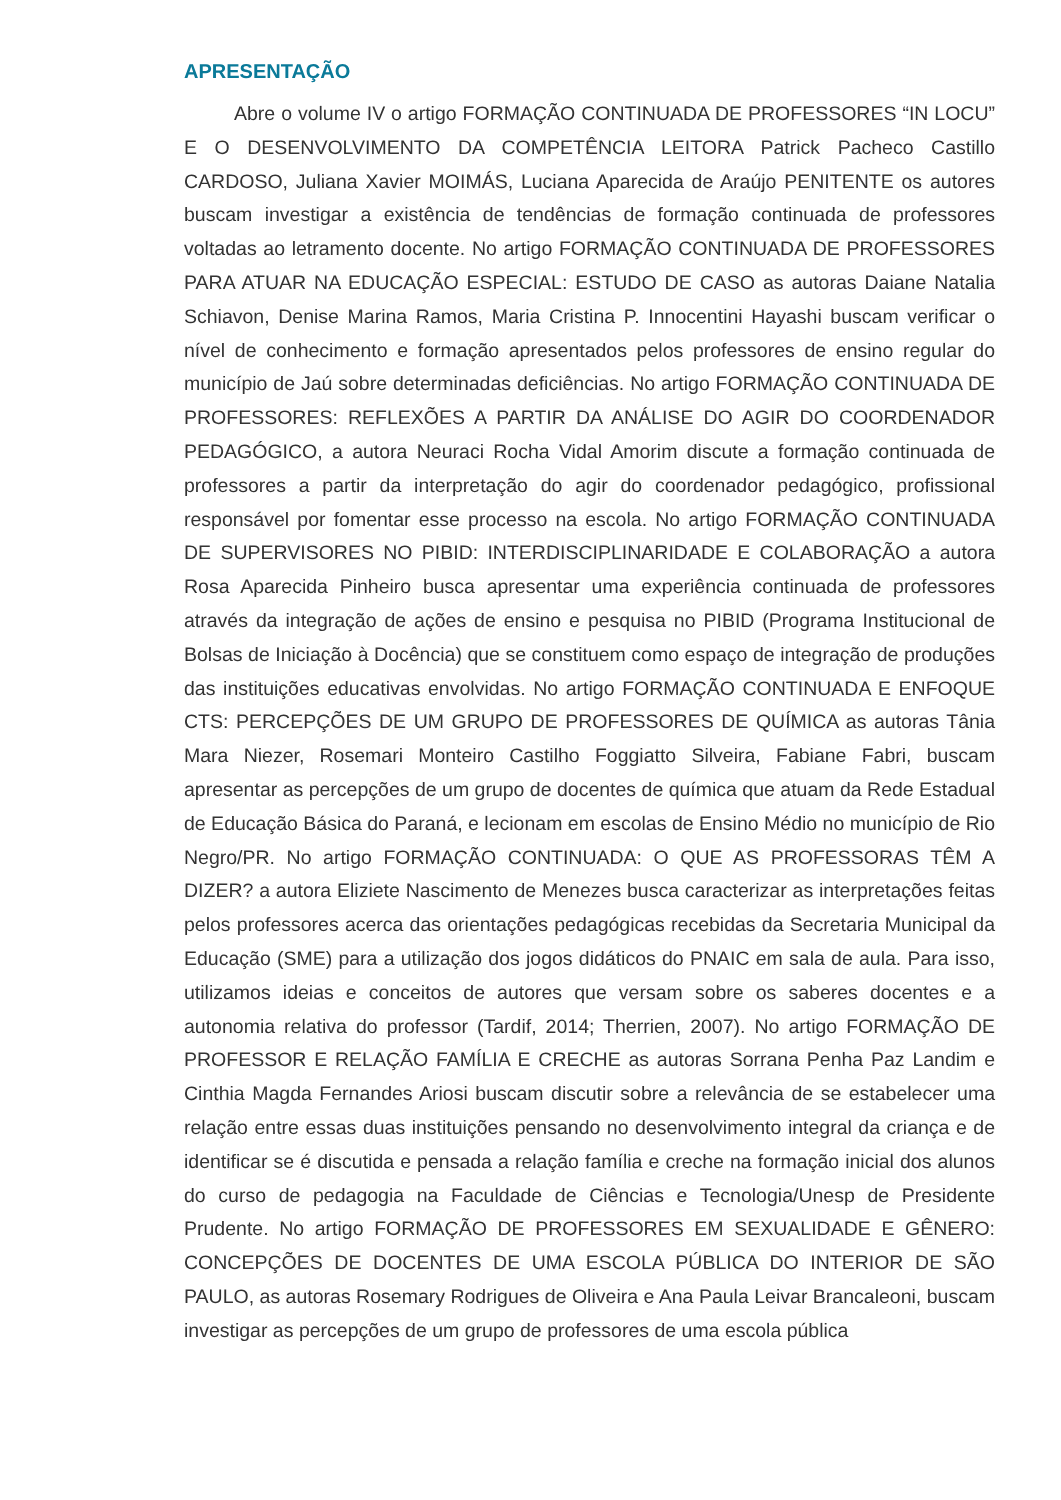APRESENTAÇÃO
Abre o volume IV o artigo FORMAÇÃO CONTINUADA DE PROFESSORES “IN LOCU” E O DESENVOLVIMENTO DA COMPETÊNCIA LEITORA Patrick Pacheco Castillo CARDOSO, Juliana Xavier MOIMÁS, Luciana Aparecida de Araújo PENITENTE os autores buscam investigar a existência de tendências de formação continuada de professores voltadas ao letramento docente. No artigo FORMAÇÃO CONTINUADA DE PROFESSORES PARA ATUAR NA EDUCAÇÃO ESPECIAL: ESTUDO DE CASO as autoras Daiane Natalia Schiavon, Denise Marina Ramos, Maria Cristina P. Innocentini Hayashi buscam verificar o nível de conhecimento e formação apresentados pelos professores de ensino regular do município de Jaú sobre determinadas deficiências. No artigo FORMAÇÃO CONTINUADA DE PROFESSORES: REFLEXÕES A PARTIR DA ANÁLISE DO AGIR DO COORDENADOR PEDAGÓGICO, a autora Neuraci Rocha Vidal Amorim discute a formação continuada de professores a partir da interpretação do agir do coordenador pedagógico, profissional responsável por fomentar esse processo na escola. No artigo FORMAÇÃO CONTINUADA DE SUPERVISORES NO PIBID: INTERDISCIPLINARIDADE E COLABORAÇÃO a autora Rosa Aparecida Pinheiro busca apresentar uma experiência continuada de professores através da integração de ações de ensino e pesquisa no PIBID (Programa Institucional de Bolsas de Iniciação à Docência) que se constituem como espaço de integração de produções das instituições educativas envolvidas. No artigo FORMAÇÃO CONTINUADA E ENFOQUE CTS: PERCEPÇÕES DE UM GRUPO DE PROFESSORES DE QUÍMICA as autoras Tânia Mara Niezer, Rosemari Monteiro Castilho Foggiatto Silveira, Fabiane Fabri, buscam apresentar as percepções de um grupo de docentes de química que atuam da Rede Estadual de Educação Básica do Paraná, e lecionam em escolas de Ensino Médio no município de Rio Negro/PR. No artigo FORMAÇÃO CONTINUADA: O QUE AS PROFESSORAS TÊM A DIZER? a autora Eliziete Nascimento de Menezes busca caracterizar as interpretações feitas pelos professores acerca das orientações pedagógicas recebidas da Secretaria Municipal da Educação (SME) para a utilização dos jogos didáticos do PNAIC em sala de aula. Para isso, utilizamos ideias e conceitos de autores que versam sobre os saberes docentes e a autonomia relativa do professor (Tardif, 2014; Therrien, 2007). No artigo FORMAÇÃO DE PROFESSOR E RELAÇÃO FAMÍLIA E CRECHE as autoras Sorrana Penha Paz Landim e Cinthia Magda Fernandes Ariosi buscam discutir sobre a relevância de se estabelecer uma relação entre essas duas instituições pensando no desenvolvimento integral da criança e de identificar se é discutida e pensada a relação família e creche na formação inicial dos alunos do curso de pedagogia na Faculdade de Ciências e Tecnologia/Unesp de Presidente Prudente. No artigo FORMAÇÃO DE PROFESSORES EM SEXUALIDADE E GÊNERO: CONCEPÇÕES DE DOCENTES DE UMA ESCOLA PÚBLICA DO INTERIOR DE SÃO PAULO, as autoras Rosemary Rodrigues de Oliveira e Ana Paula Leivar Brancaleoni, buscam investigar as percepções de um grupo de professores de uma escola pública